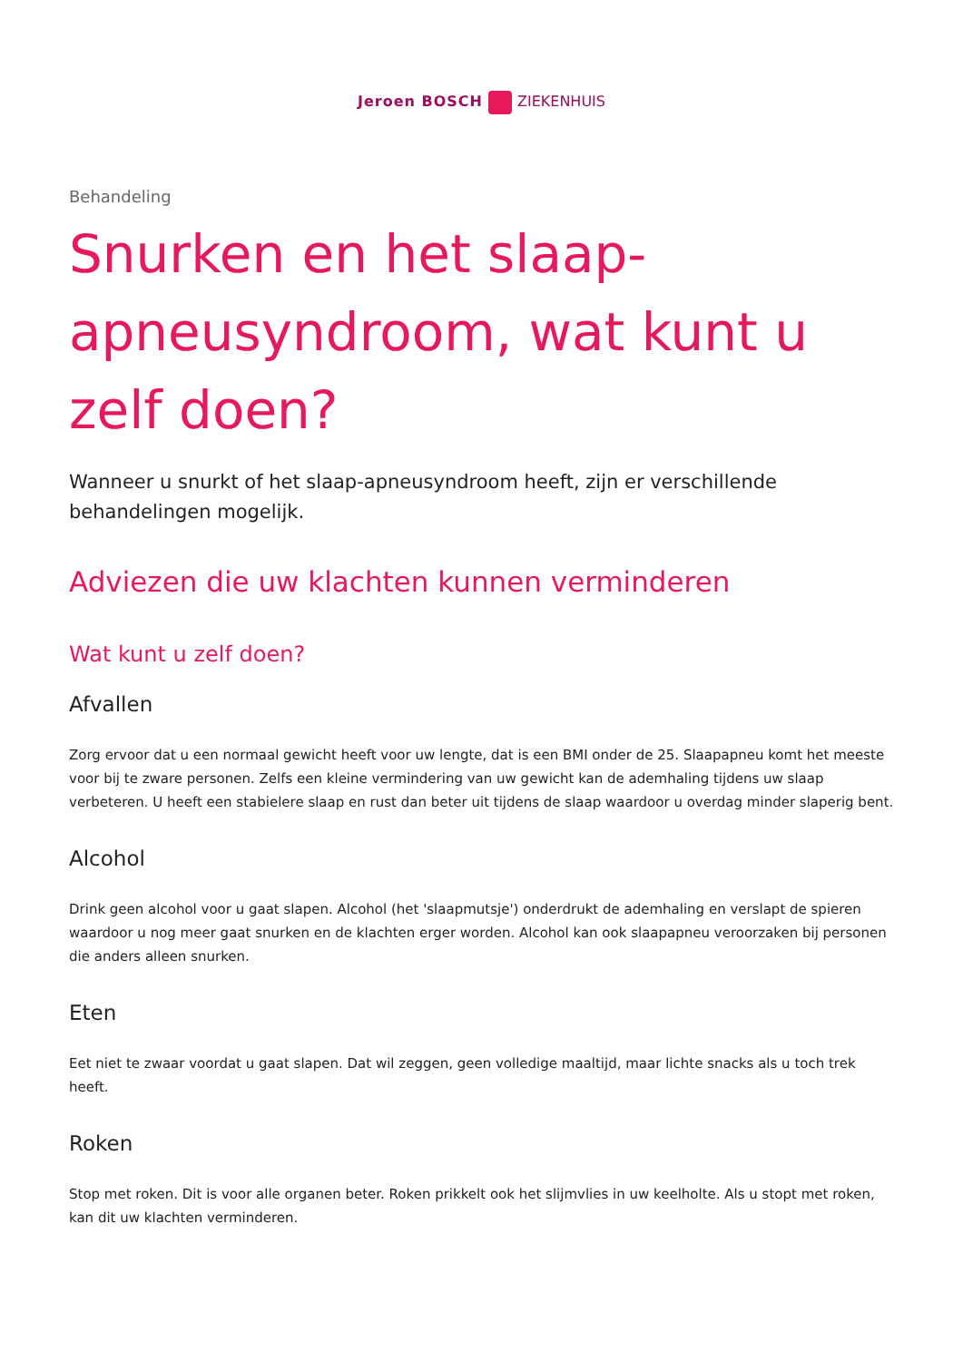Jeroen BOSCH ZIEKENHUIS
Behandeling
Snurken en het slaap-apneusyndroom, wat kunt u zelf doen?
Wanneer u snurkt of het slaap-apneusyndroom heeft, zijn er verschillende behandelingen mogelijk.
Adviezen die uw klachten kunnen verminderen
Wat kunt u zelf doen?
Afvallen
Zorg ervoor dat u een normaal gewicht heeft voor uw lengte, dat is een BMI onder de 25. Slaapapneu komt het meeste voor bij te zware personen. Zelfs een kleine vermindering van uw gewicht kan de ademhaling tijdens uw slaap verbeteren. U heeft een stabielere slaap en rust dan beter uit tijdens de slaap waardoor u overdag minder slaperig bent.
Alcohol
Drink geen alcohol voor u gaat slapen. Alcohol (het 'slaapmutsje') onderdrukt de ademhaling en verslapt de spieren waardoor u nog meer gaat snurken en de klachten erger worden. Alcohol kan ook slaapapneu veroorzaken bij personen die anders alleen snurken.
Eten
Eet niet te zwaar voordat u gaat slapen. Dat wil zeggen, geen volledige maaltijd, maar lichte snacks als u toch trek heeft.
Roken
Stop met roken. Dit is voor alle organen beter. Roken prikkelt ook het slijmvlies in uw keelholte. Als u stopt met roken, kan dit uw klachten verminderen.